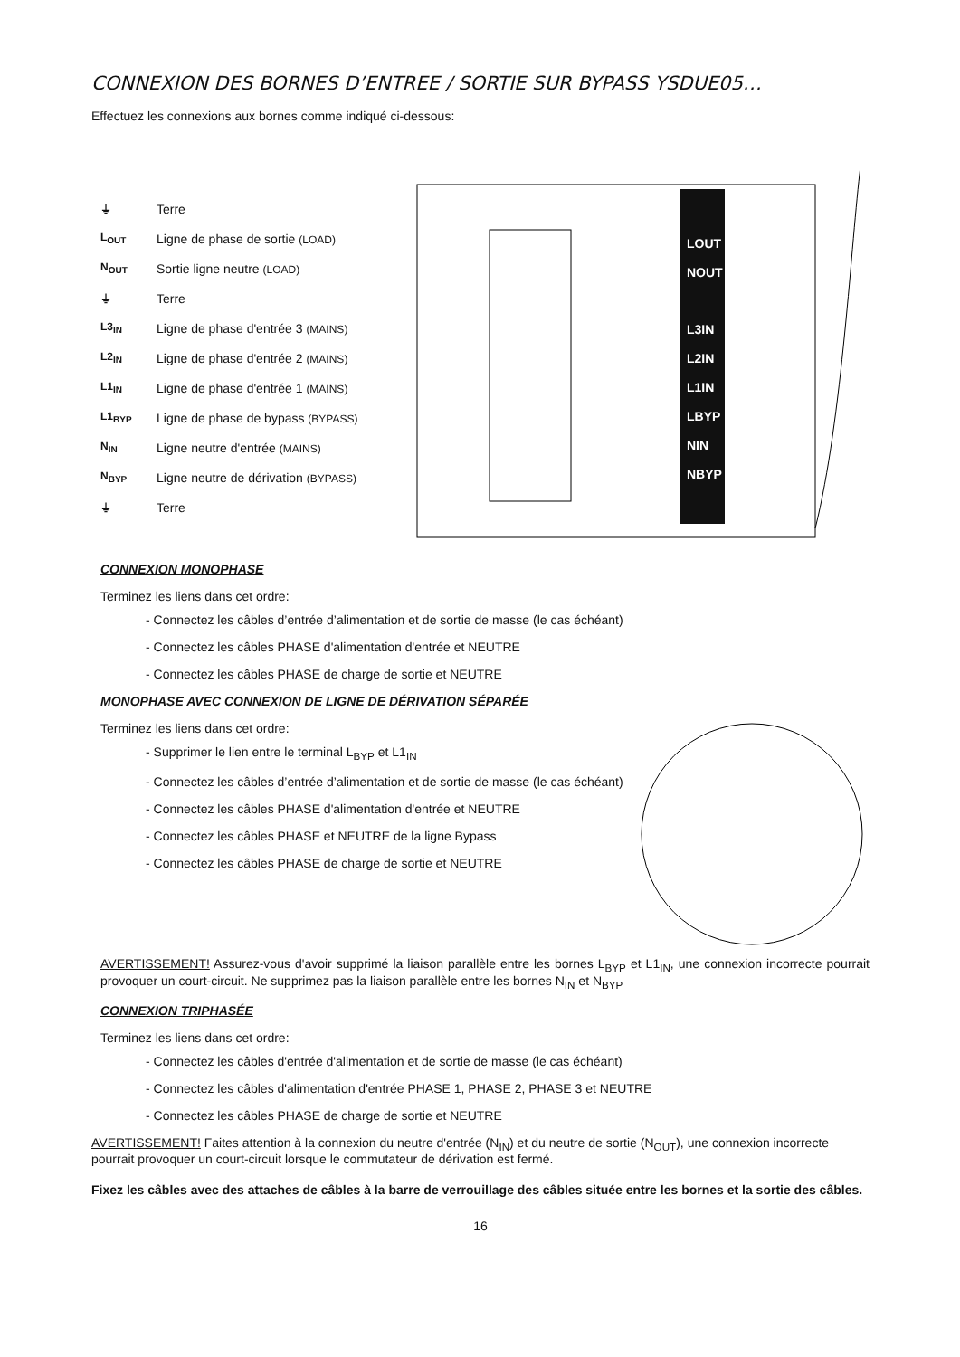CONNEXION DES BORNES D’ENTREE / SORTIE SUR BYPASS YSDUE05…
Effectuez les connexions aux bornes comme indiqué ci-dessous:
⏚ Terre
L<sub>OUT</sub> Ligne de phase de sortie (LOAD)
N<sub>OUT</sub> Sortie ligne neutre (LOAD)
⏚ Terre
L3<sub>IN</sub> Ligne de phase d'entrée 3 (MAINS)
L2<sub>IN</sub> Ligne de phase d'entrée 2 (MAINS)
L1<sub>IN</sub> Ligne de phase d'entrée 1 (MAINS)
L1<sub>BYP</sub> Ligne de phase de bypass (BYPASS)
N<sub>IN</sub> Ligne neutre d'entrée (MAINS)
N<sub>BYP</sub> Ligne neutre de dérivation (BYPASS)
⏚ Terre
LOUT
NOUT
L3IN
L2IN
L1IN
LBYP
NIN
NBYP
CONNEXION MONOPHASE
Terminez les liens dans cet ordre:
- Connectez les câbles d’entrée d’alimentation et de sortie de masse (le cas échéant)
- Connectez les câbles PHASE d'alimentation d'entrée et NEUTRE
- Connectez les câbles PHASE de charge de sortie et NEUTRE
MONOPHASE AVEC CONNEXION DE LIGNE DE DÉRIVATION SÉPARÉE
Terminez les liens dans cet ordre:
- Supprimer le lien entre le terminal L<sub>BYP</sub> et L1<sub>IN</sub>
- Connectez les câbles d’entrée d’alimentation et de sortie de masse (le cas échéant)
- Connectez les câbles PHASE d'alimentation d'entrée et NEUTRE
- Connectez les câbles PHASE et NEUTRE de la ligne Bypass
- Connectez les câbles PHASE de charge de sortie et NEUTRE
AVERTISSEMENT! Assurez-vous d'avoir supprimé la liaison parallèle entre les bornes L<sub>BYP</sub> et L1<sub>IN</sub>, une connexion incorrecte pourrait provoquer un court-circuit. Ne supprimez pas la liaison parallèle entre les bornes N<sub>IN</sub> et N<sub>BYP</sub>
CONNEXION TRIPHASÉE
Terminez les liens dans cet ordre:
- Connectez les câbles d'entrée d'alimentation et de sortie de masse (le cas échéant)
- Connectez les câbles d'alimentation d'entrée PHASE 1, PHASE 2, PHASE 3 et NEUTRE
- Connectez les câbles PHASE de charge de sortie et NEUTRE
AVERTISSEMENT! Faites attention à la connexion du neutre d'entrée (N<sub>IN</sub>) et du neutre de sortie (N<sub>OUT</sub>), une connexion incorrecte pourrait provoquer un court-circuit lorsque le commutateur de dérivation est fermé.
Fixez les câbles avec des attaches de câbles à la barre de verrouillage des câbles située entre les bornes et la sortie des câbles.
16